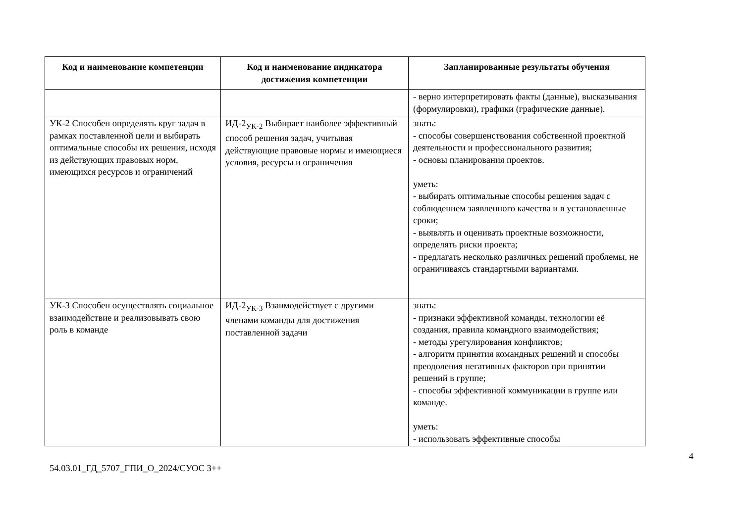| Код и наименование компетенции | Код и наименование индикатора достижения компетенции | Запланированные результаты обучения |
| --- | --- | --- |
| | | - верно интерпретировать факты (данные), высказывания (формулировки), графики (графические данные). |
| УК-2 Способен определять круг задач в рамках поставленной цели и выбирать оптимальные способы их решения, исходя из действующих правовых норм, имеющихся ресурсов и ограничений | ИД-2<sub>УК-2</sub> Выбирает наиболее эффективный способ решения задач, учитывая действующие правовые нормы и имеющиеся условия, ресурсы и ограничения | знать: - способы совершенствования собственной проектной деятельности и профессионального развития; - основы планирования проектов. уметь: - выбирать оптимальные способы решения задач с соблюдением заявленного качества и в установленные сроки; - выявлять и оценивать проектные возможности, определять риски проекта; - предлагать несколько различных решений проблемы, не ограничиваясь стандартными вариантами. |
| УК-3 Способен осуществлять социальное взаимодействие и реализовывать свою роль в команде | ИД-2<sub>УК-3</sub> Взаимодействует с другими членами команды для достижения поставленной задачи | знать: - признаки эффективной команды, технологии её создания, правила командного взаимодействия; - методы урегулирования конфликтов; - алгоритм принятия командных решений и способы преодоления негативных факторов при принятии решений в группе; - способы эффективной коммуникации в группе или команде. уметь: - использовать эффективные способы |
54.03.01_ГД_5707_ГПИ_О_2024/СУОС 3++
4